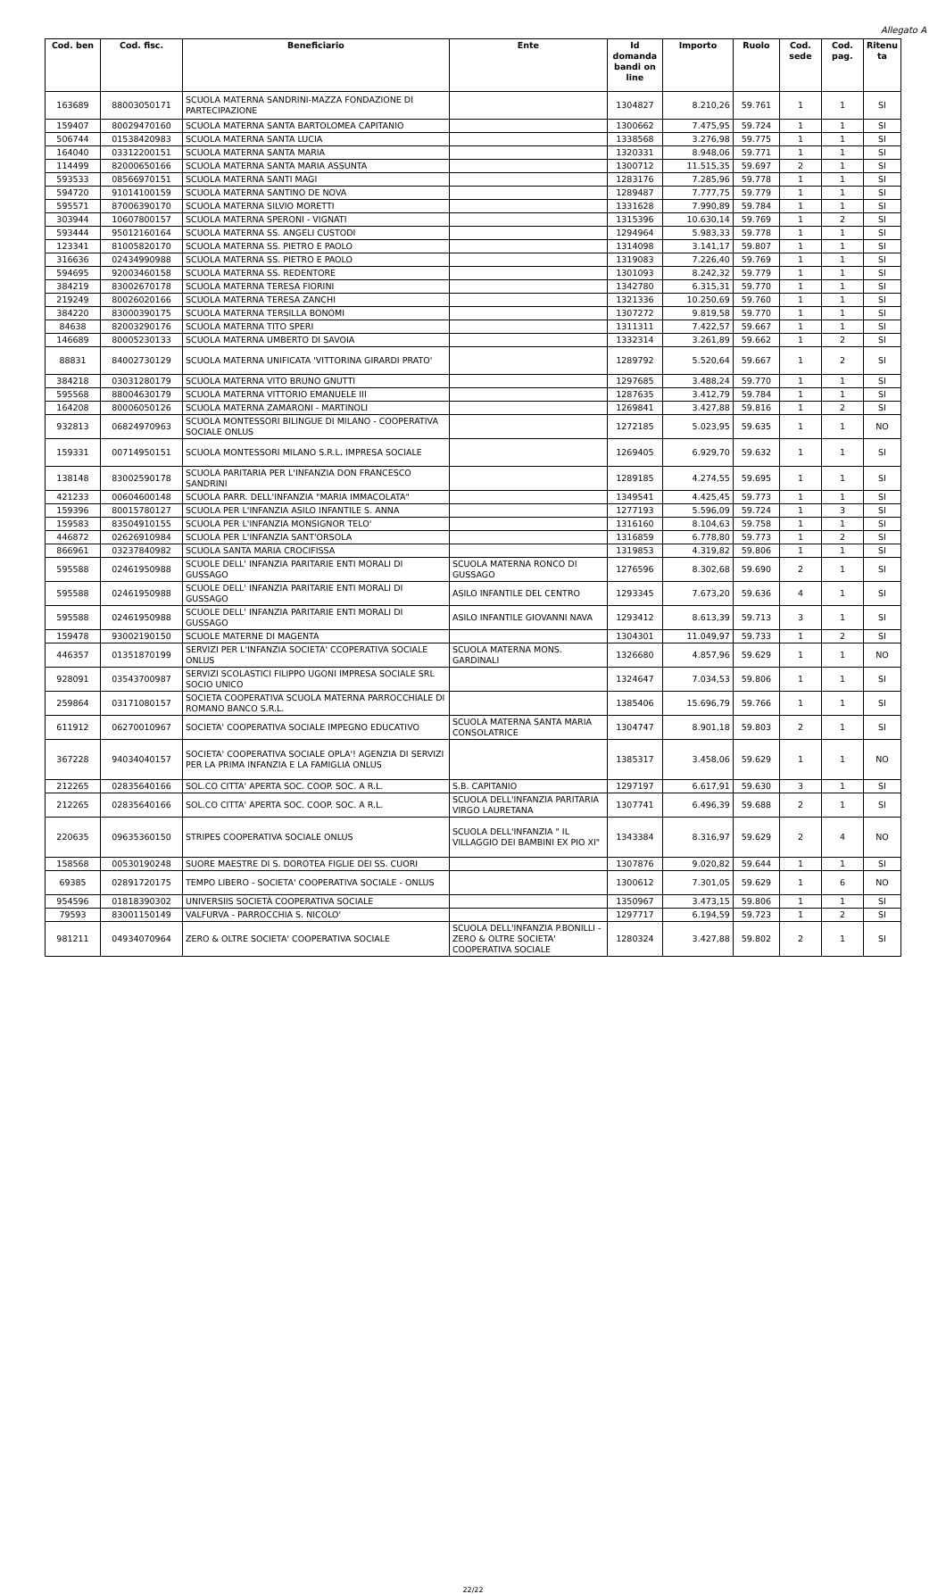Allegato A
| Cod. ben | Cod. fisc. | Beneficiario | Ente | Id domanda bandi on line | Importo | Ruolo | Cod. sede | Cod. pag. | Ritenu ta |
| --- | --- | --- | --- | --- | --- | --- | --- | --- | --- |
| 163689 | 88003050171 | SCUOLA MATERNA SANDRINI-MAZZA FONDAZIONE DI PARTECIPAZIONE | | 1304827 | 8.210,26 | 59.761 | 1 | 1 | SI |
| 159407 | 80029470160 | SCUOLA MATERNA SANTA BARTOLOMEA CAPITANIO | | 1300662 | 7.475,95 | 59.724 | 1 | 1 | SI |
| 506744 | 01538420983 | SCUOLA MATERNA SANTA LUCIA | | 1338568 | 3.276,98 | 59.775 | 1 | 1 | SI |
| 164040 | 03312200151 | SCUOLA MATERNA SANTA MARIA | | 1320331 | 8.948,06 | 59.771 | 1 | 1 | SI |
| 114499 | 82000650166 | SCUOLA MATERNA SANTA MARIA ASSUNTA | | 1300712 | 11.515,35 | 59.697 | 2 | 1 | SI |
| 593533 | 08566970151 | SCUOLA MATERNA SANTI MAGI | | 1283176 | 7.285,96 | 59.778 | 1 | 1 | SI |
| 594720 | 91014100159 | SCUOLA MATERNA SANTINO DE NOVA | | 1289487 | 7.777,75 | 59.779 | 1 | 1 | SI |
| 595571 | 87006390170 | SCUOLA MATERNA SILVIO MORETTI | | 1331628 | 7.990,89 | 59.784 | 1 | 1 | SI |
| 303944 | 10607800157 | SCUOLA MATERNA SPERONI - VIGNATI | | 1315396 | 10.630,14 | 59.769 | 1 | 2 | SI |
| 593444 | 95012160164 | SCUOLA MATERNA SS. ANGELI CUSTODI | | 1294964 | 5.983,33 | 59.778 | 1 | 1 | SI |
| 123341 | 81005820170 | SCUOLA MATERNA SS. PIETRO E PAOLO | | 1314098 | 3.141,17 | 59.807 | 1 | 1 | SI |
| 316636 | 02434990988 | SCUOLA MATERNA SS. PIETRO E PAOLO | | 1319083 | 7.226,40 | 59.769 | 1 | 1 | SI |
| 594695 | 92003460158 | SCUOLA MATERNA SS. REDENTORE | | 1301093 | 8.242,32 | 59.779 | 1 | 1 | SI |
| 384219 | 83002670178 | SCUOLA MATERNA TERESA FIORINI | | 1342780 | 6.315,31 | 59.770 | 1 | 1 | SI |
| 219249 | 80026020166 | SCUOLA MATERNA TERESA ZANCHI | | 1321336 | 10.250,69 | 59.760 | 1 | 1 | SI |
| 384220 | 83000390175 | SCUOLA MATERNA TERSILLA BONOMI | | 1307272 | 9.819,58 | 59.770 | 1 | 1 | SI |
| 84638 | 82003290176 | SCUOLA MATERNA TITO SPERI | | 1311311 | 7.422,57 | 59.667 | 1 | 1 | SI |
| 146689 | 80005230133 | SCUOLA MATERNA UMBERTO DI SAVOIA | | 1332314 | 3.261,89 | 59.662 | 1 | 2 | SI |
| 88831 | 84002730129 | SCUOLA MATERNA UNIFICATA 'VITTORINA GIRARDI PRATO' | | 1289792 | 5.520,64 | 59.667 | 1 | 2 | SI |
| 384218 | 03031280179 | SCUOLA MATERNA VITO BRUNO GNUTTI | | 1297685 | 3.488,24 | 59.770 | 1 | 1 | SI |
| 595568 | 88004630179 | SCUOLA MATERNA VITTORIO EMANUELE III | | 1287635 | 3.412,79 | 59.784 | 1 | 1 | SI |
| 164208 | 80006050126 | SCUOLA MATERNA ZAMARONI - MARTINOLI | | 1269841 | 3.427,88 | 59.816 | 1 | 2 | SI |
| 932813 | 06824970963 | SCUOLA MONTESSORI BILINGUE DI MILANO - COOPERATIVA SOCIALE ONLUS | | 1272185 | 5.023,95 | 59.635 | 1 | 1 | NO |
| 159331 | 00714950151 | SCUOLA MONTESSORI MILANO S.R.L. IMPRESA SOCIALE | | 1269405 | 6.929,70 | 59.632 | 1 | 1 | SI |
| 138148 | 83002590178 | SCUOLA PARITARIA PER L'INFANZIA DON FRANCESCO SANDRINI | | 1289185 | 4.274,55 | 59.695 | 1 | 1 | SI |
| 421233 | 00604600148 | SCUOLA PARR. DELL'INFANZIA "MARIA IMMACOLATA" | | 1349541 | 4.425,45 | 59.773 | 1 | 1 | SI |
| 159396 | 80015780127 | SCUOLA PER L'INFANZIA ASILO INFANTILE S. ANNA | | 1277193 | 5.596,09 | 59.724 | 1 | 3 | SI |
| 159583 | 83504910155 | SCUOLA PER L'INFANZIA MONSIGNOR TELO' | | 1316160 | 8.104,63 | 59.758 | 1 | 1 | SI |
| 446872 | 02626910984 | SCUOLA PER L'INFANZIA SANT'ORSOLA | | 1316859 | 6.778,80 | 59.773 | 1 | 2 | SI |
| 866961 | 03237840982 | SCUOLA SANTA MARIA CROCIFISSA | | 1319853 | 4.319,82 | 59.806 | 1 | 1 | SI |
| 595588 | 02461950988 | SCUOLE DELL' INFANZIA PARITARIE ENTI MORALI DI GUSSAGO | SCUOLA MATERNA RONCO DI GUSSAGO | 1276596 | 8.302,68 | 59.690 | 2 | 1 | SI |
| 595588 | 02461950988 | SCUOLE DELL' INFANZIA PARITARIE ENTI MORALI DI GUSSAGO | ASILO INFANTILE DEL CENTRO | 1293345 | 7.673,20 | 59.636 | 4 | 1 | SI |
| 595588 | 02461950988 | SCUOLE DELL' INFANZIA PARITARIE ENTI MORALI DI GUSSAGO | ASILO INFANTILE GIOVANNI NAVA | 1293412 | 8.613,39 | 59.713 | 3 | 1 | SI |
| 159478 | 93002190150 | SCUOLE MATERNE DI MAGENTA | | 1304301 | 11.049,97 | 59.733 | 1 | 2 | SI |
| 446357 | 01351870199 | SERVIZI PER L'INFANZIA SOCIETA' CCOPERATIVA SOCIALE ONLUS | SCUOLA MATERNA MONS. GARDINALI | 1326680 | 4.857,96 | 59.629 | 1 | 1 | NO |
| 928091 | 03543700987 | SERVIZI SCOLASTICI FILIPPO UGONI IMPRESA SOCIALE SRL SOCIO UNICO | | 1324647 | 7.034,53 | 59.806 | 1 | 1 | SI |
| 259864 | 03171080157 | SOCIETA COOPERATIVA SCUOLA MATERNA PARROCCHIALE DI ROMANO BANCO S.R.L. | | 1385406 | 15.696,79 | 59.766 | 1 | 1 | SI |
| 611912 | 06270010967 | SOCIETA' COOPERATIVA SOCIALE IMPEGNO EDUCATIVO | SCUOLA MATERNA SANTA MARIA CONSOLATRICE | 1304747 | 8.901,18 | 59.803 | 2 | 1 | SI |
| 367228 | 94034040157 | SOCIETA' COOPERATIVA SOCIALE OPLA'! AGENZIA DI SERVIZI PER LA PRIMA INFANZIA E LA FAMIGLIA ONLUS | | 1385317 | 3.458,06 | 59.629 | 1 | 1 | NO |
| 212265 | 02835640166 | SOL.CO CITTA' APERTA SOC. COOP. SOC. A R.L. | S.B. CAPITANIO | 1297197 | 6.617,91 | 59.630 | 3 | 1 | SI |
| 212265 | 02835640166 | SOL.CO CITTA' APERTA SOC. COOP. SOC. A R.L. | SCUOLA DELL'INFANZIA PARITARIA VIRGO LAURETANA | 1307741 | 6.496,39 | 59.688 | 2 | 1 | SI |
| 220635 | 09635360150 | STRIPES COOPERATIVA SOCIALE ONLUS | SCUOLA DELL'INFANZIA " IL VILLAGGIO DEI BAMBINI EX PIO XI" | 1343384 | 8.316,97 | 59.629 | 2 | 4 | NO |
| 158568 | 00530190248 | SUORE MAESTRE DI S. DOROTEA FIGLIE DEI SS. CUORI | | 1307876 | 9.020,82 | 59.644 | 1 | 1 | SI |
| 69385 | 02891720175 | TEMPO LIBERO - SOCIETA' COOPERATIVA SOCIALE - ONLUS | | 1300612 | 7.301,05 | 59.629 | 1 | 6 | NO |
| 954596 | 01818390302 | UNIVERSIIS SOCIETÀ COOPERATIVA SOCIALE | | 1350967 | 3.473,15 | 59.806 | 1 | 1 | SI |
| 79593 | 83001150149 | VALFURVA - PARROCCHIA S. NICOLO' | | 1297717 | 6.194,59 | 59.723 | 1 | 2 | SI |
| 981211 | 04934070964 | ZERO & OLTRE SOCIETA' COOPERATIVA SOCIALE | SCUOLA DELL'INFANZIA P.BONILLI - ZERO & OLTRE SOCIETA' COOPERATIVA SOCIALE | 1280324 | 3.427,88 | 59.802 | 2 | 1 | SI |
22/22